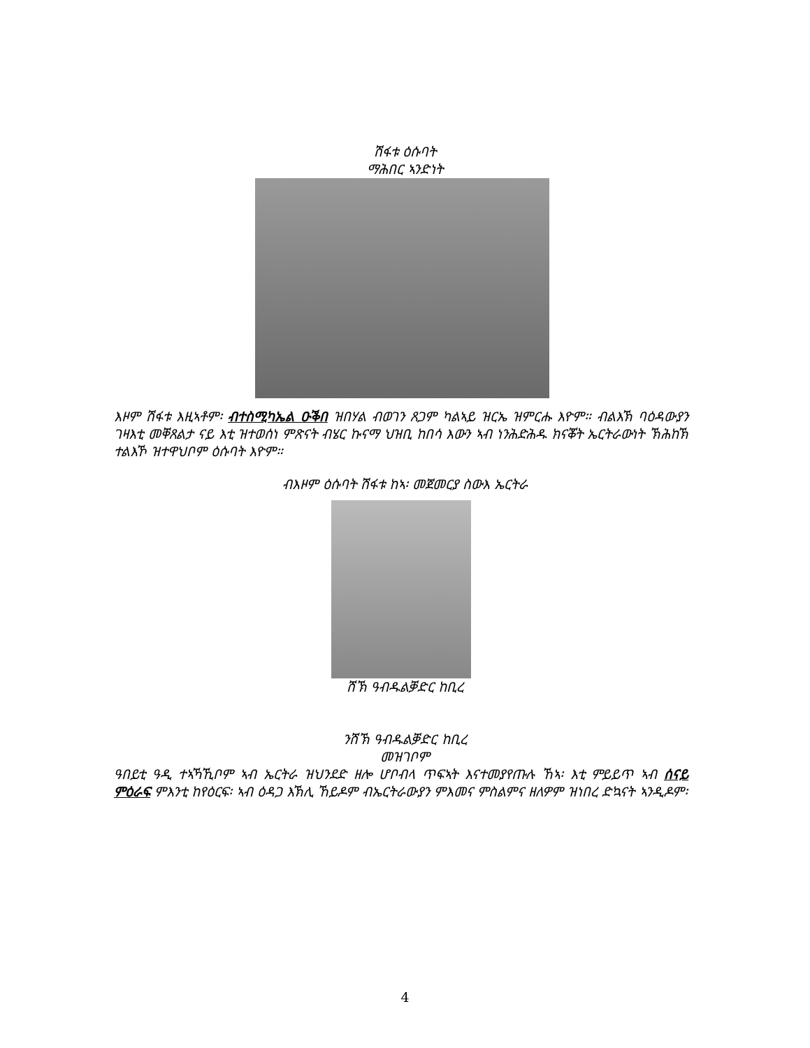ሽፋቱ ዕሱባት
ማሕበር ኣንድነት
እዞም ሽፋቱ እዚኣቶም፡ ብተስሚካኤል ዑቕበ ዝበሃል ብወገን ጸጋም ካልኣይ ዝርኤ ዝምርሑ እዮም። ብልእኽ ባዕዳውያን ገዛእቲ መቐጸልታ ናይ እቲ ዝተወሰነ ምጽናት ብሄር ኩናማ ህዝቢ ከበሳ እውን ኣብ ነንሕድሕዱ ክናቖት ኤርትራውነት ኽሕከኽ ተልእኾ ዝተዋህቦም ዕሱባት እዮም።
ብእዞም ዕሱባት ሽፋቱ ከኣ፡ መጀመርያ ስውእ ኤርትራ
ሸኽ ዓብዱልቓድር ከቢረ
ንሸኽ ዓብዱልቓድር ከቢረ
መዝገቦም
ዓበይቲ ዓዲ ተኣኻኺቦም ኣብ ኤርትራ ዝህንደድ ዘሎ ሆቦብላ ጥፍኣት እናተመያየጡሉ ኸኣ፡ እቲ ምይይጥ ኣብ ሰናይ ምዕራፍ ምእንቲ ከየዕርፍ፡ ኣብ ዕዳጋ እኽሊ ኸይዶም ብኤርትራውያን ምእመና ምስልምና ዘለዎም ዝነበረ ድኳናት ኣንዲዶም፡
4